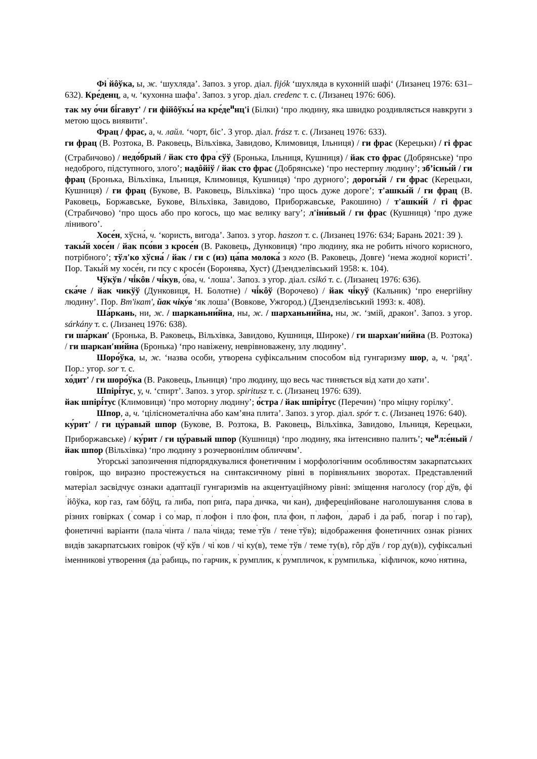Фі<sup>ˈ</sup>йôўка, ы, ж. ‘шухляда’. Запоз. з угор. діал. fijók ‘шухляда в кухонній шафі‘ (Лизанец 1976: 631–632). Кре́денц, а, ч. ‘кухонна шафа’. Запоз. з угор. діал. credenc т. с. (Лизанец 1976: 606).
так му о́чи бі́гавут' / ги фійôўкы́ на кре́де<sup>и</sup>нц'і (Білки) ‘про людину, яка швидко роздивляється навкруги з метою щось виявити’.
Фрац / фрас, а, ч. лайл. ‘чорт, біс’. З угор. діал. frász т. с. (Лизанец 1976: 633).
ги фрац (В. Розтока, В. Раковець, Вільхівка, Завидово, Климовиця, Ільниця) / ги фрас (Керецьки) / гі фрас (Страбичово) / недо́брый / йак сто фра<sup>ˈ</sup>сўў (Бронька, Ільниця, Кушниця) / йак сто фрас (Добрянське) ‘про недоброго, підступного, злого’; надôйіў / йак сто фрас (Добрянське) ‘про нестерпну людину’; зб’існы́й / ги фрац (Бронька, Вільхівка, Ільниця, Климовиця, Кушниця) ‘про дурного’; дорогы́й / ги фрас (Керецьки, Кушниця) / ги фрац (Букове, В. Раковець, Вільхівка) ‘про щось дуже дороге’; т'ашкы́й / ги фрац (В. Раковець, Боржавське, Букове, Вільхівка, Завидово, Приборжавське, Ракошино) / т'ашки́й / гі фрас (Страбичово) ‘про щось або про когось, що має велику вагу’; л'іни́вый / ги фрас (Кушниця) ‘про дуже лінивого’.
Хосе́н, хўсна́, ч. ‘користь, вигода’. Запоз. з угор. haszon т. с. (Лизанец 1976: 634; Барань 2021: 39 ).
такы́й хосе́н / йак псо́ви з кросе́н (В. Раковець, Дунковиця) ‘про людину, яка не робить нічого корисного, потрібного’; тўл'ко хўсна́ / йак / ги с (из) ца́па молока́ з кого (В. Раковець, Довге) ‘нема жодної користі’. Пор. Такы́й му хосе́н, ги псу с кросе́н (Боронява, Хуст) (Дзендзелівський 1958: к. 104).
Чўкўв / чі́кôв / чі́кув, о́ва, ч. ‘лоша’. Запоз. з угор. діал. csikó т. с. (Лизанец 1976: 636).
ска́че / йак чикўў (Дунковиця, Н. Болотне) / чі́кôў (Ворочево) / йак чі́куў (Кальник) ‘про енергійну людину’. Пор. Вт'ікат', йак чіку́в ‘як лоша’ (Вовкове, Ужгород.) (Дзендзелівський 1993: к. 408).
Ша́ркань, ни, ж. / шарканьни́йна, ны, ж. / шарханьни́йна, ны, ж. ‘змій, дракон’. Запоз. з угор. sárkány т. с. (Лизанец 1976: 638).
ги ша́ркан′ (Бронька, В. Раковець, Вільхівка, Завидово, Кушниця, Широке) / ги шархан′ни́йна (В. Розтока) / ги шаркан′ни́йна (Бронька) ‘про навіжену, неврівноважену, злу людину’.
Шоро́ўка, ы, ж. ‘назва особи, утворена суфіксальним способом від гунгаризму шор, а, ч. ‘ряд’. Пор.: угор. sor т. с.
хо́дит' / ги шоро́ўка (В. Раковець, Ільниця) ‘про людину, що весь час тиняється від хати до хати’.
Шпірі́тус, у, ч. ‘спирт’. Запоз. з угор. spiritusz т. с. (Лизанец 1976: 639).
йак шпірі́тус (Климовиця) ‘про моторну людину’; о́стра / йак шпірі́тус (Перечин) ‘про міцну горілку’.
Шпор, а, ч. ‘ціліснометалічна або кам’яна плита’. Запоз. з угор. діал. spór т. с. (Лизанец 1976: 640).
ку́рит' / ги цу́равый шпор (Букове, В. Розтока, В. Раковець, Вільхівка, Завидово, Ільниця, Керецьки, Приборжавське) / ку́рит / ги цу́равый шпор (Кушниця) ‘про людину, яка інтенсивно палить’; че<sup>и</sup>л:е́ный / йак шпор (Вільхівка) ‘про людину з розчервонілим обличчям’.
Угорські запозичення підпорядкувалися фонетичним і морфологічним особливостям закарпатських говірок, що виразно простежується на синтаксичному рівні в порівняльних зворотах. Представлений матеріал засвідчує ознаки адаптації гунгаризмів на акцентуаційному рівні: зміщення наголосу (гор<sup>ˈ</sup>дўв, фі<sup>ˈ</sup>йôўка, кор<sup>ˈ</sup>газ, ґам<sup>ˈ</sup>бôўц, ґа<sup>ˈ</sup>либа, поп<sup>ˈ</sup>риґа, пара<sup>ˈ</sup>дичка, чи<sup>ˈ</sup>кан), диферецінйоване наголошування слова в різних говірках (<sup>ˈ</sup>сомар і со<sup>ˈ</sup>мар, п<sup>ˈ</sup>лофон і пло<sup>ˈ</sup>фон, пла<sup>ˈ</sup>фон, п<sup>ˈ</sup>лафон, <sup>ˈ</sup>дараб і да<sup>ˈ</sup>раб, <sup>ˈ</sup>погар і по<sup>ˈ</sup>гар), фонетичні варіанти (пала<sup>ˈ</sup>чінта / пала<sup>ˈ</sup>чінда; теме<sup>ˈ</sup>тўв / тене<sup>ˈ</sup>тўв); відображення фонетичних ознак різних видів закарпатських говірок (чў<sup>ˈ</sup>кўв / чі<sup>ˈ</sup>ков / чі<sup>ˈ</sup>ку(в), теме<sup>ˈ</sup>тўв / теме<sup>ˈ</sup>ту(в), гôр<sup>ˈ</sup>дўв / гор<sup>ˈ</sup>ду(в)), суфіксальні іменникові утворення (да<sup>ˈ</sup>рабиць, по<sup>ˈ</sup>гарчик, к<sup>ˈ</sup>румплик, к<sup>ˈ</sup>румпличок, к<sup>ˈ</sup>румпилька, <sup>ˈ</sup>кіфличок, кочо<sup>ˈ</sup>нятина,